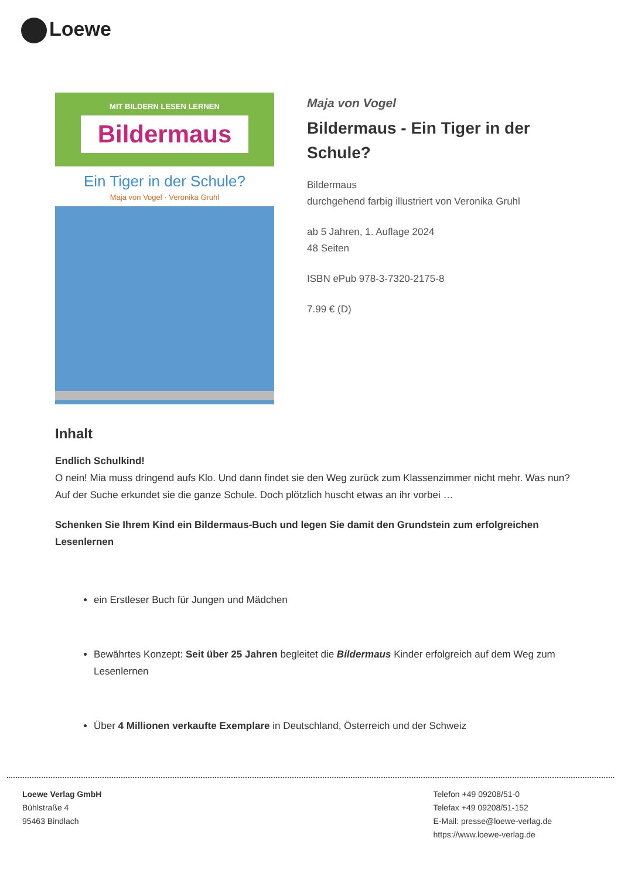Loewe
MIT BILDERN LESEN LERNEN
Bildermaus
Ein Tiger in der Schule?
Maja von Vogel · Veronika Gruhl
Maja von Vogel
Bildermaus - Ein Tiger in der Schule?
Bildermaus
durchgehend farbig illustriert von Veronika Gruhl
ab 5 Jahren, 1. Auflage 2024
48 Seiten
ISBN ePub 978-3-7320-2175-8
7.99 € (D)
Inhalt
Endlich Schulkind!
O nein! Mia muss dringend aufs Klo. Und dann findet sie den Weg zurück zum Klassenzimmer nicht mehr. Was nun? Auf der Suche erkundet sie die ganze Schule. Doch plötzlich huscht etwas an ihr vorbei …
Schenken Sie Ihrem Kind ein Bildermaus-Buch und legen Sie damit den Grundstein zum erfolgreichen Lesenlernen
ein Erstleser Buch für Jungen und Mädchen
Bewährtes Konzept: Seit über 25 Jahren begleitet die Bildermaus Kinder erfolgreich auf dem Weg zum Lesenlernen
Über 4 Millionen verkaufte Exemplare in Deutschland, Österreich und der Schweiz
Loewe Verlag GmbH
Bühlstraße 4
95463 Bindlach
Telefon +49 09208/51-0
Telefax +49 09208/51-152
E-Mail: presse@loewe-verlag.de
https://www.loewe-verlag.de